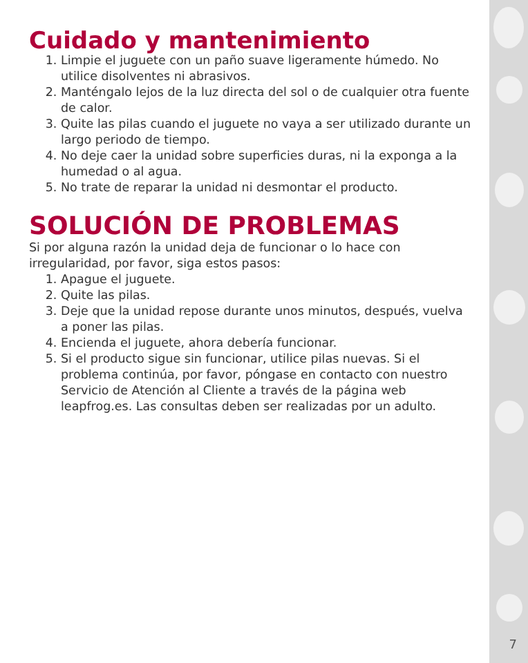Cuidado y mantenimiento
1. Limpie el juguete con un paño suave ligeramente húmedo. No utilice disolventes ni abrasivos.
2. Manténgalo lejos de la luz directa del sol o de cualquier otra fuente de calor.
3. Quite las pilas cuando el juguete no vaya a ser utilizado durante un largo periodo de tiempo.
4. No deje caer la unidad sobre superficies duras, ni la exponga a la humedad o al agua.
5. No trate de reparar la unidad ni desmontar el producto.
SOLUCIÓN DE PROBLEMAS
Si por alguna razón la unidad deja de funcionar o lo hace con irregularidad, por favor, siga estos pasos:
1. Apague el juguete.
2. Quite las pilas.
3. Deje que la unidad repose durante unos minutos, después, vuelva a poner las pilas.
4. Encienda el juguete, ahora debería funcionar.
5. Si el producto sigue sin funcionar, utilice pilas nuevas. Si el problema continúa, por favor, póngase en contacto con nuestro Servicio de Atención al Cliente a través de la página web leapfrog.es. Las consultas deben ser realizadas por un adulto.
7